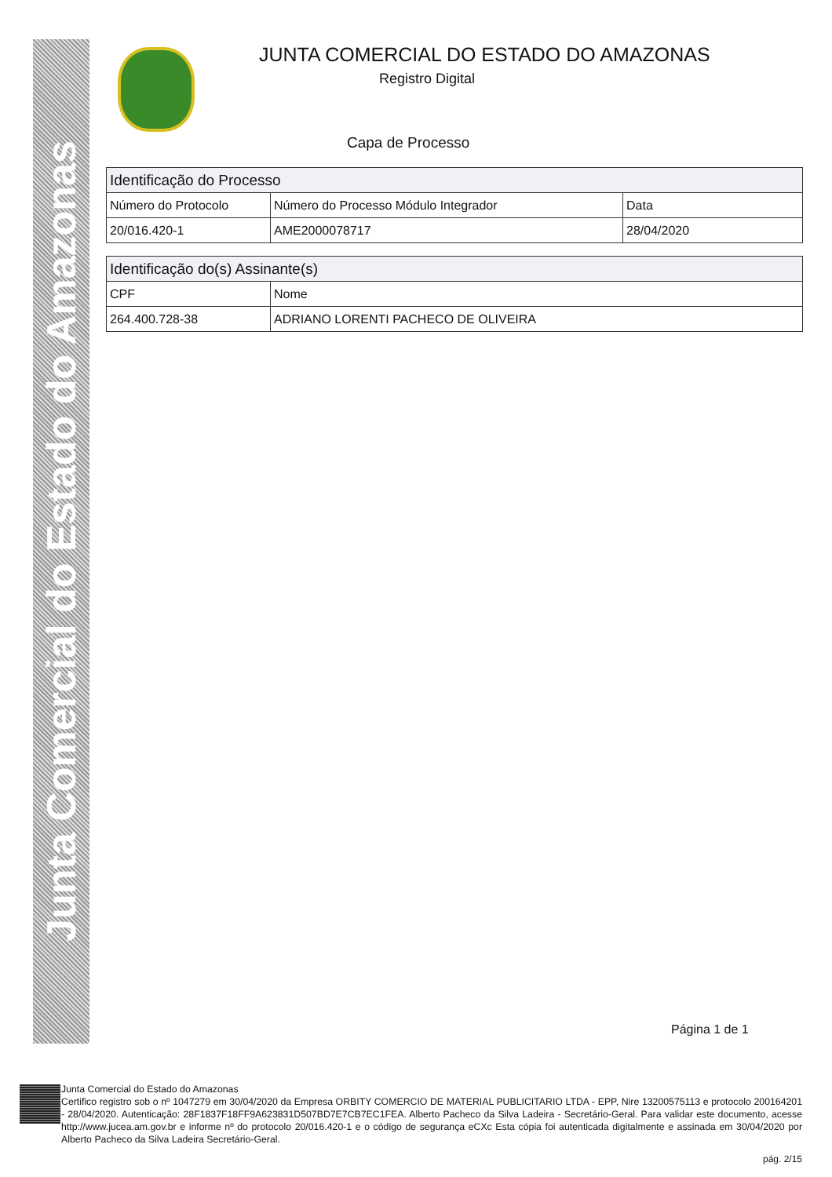Junta Comercial do Estado do Amazonas
JUNTA COMERCIAL DO ESTADO DO AMAZONAS
Registro Digital
Capa de Processo
| Identificação do Processo | | |
| --- | --- | --- |
| Número do Protocolo | Número do Processo Módulo Integrador | Data |
| 20/016.420-1 | AME2000078717 | 28/04/2020 |
| Identificação do(s) Assinante(s) | |
| --- | --- |
| CPF | Nome |
| 264.400.728-38 | ADRIANO LORENTI PACHECO DE OLIVEIRA |
Página 1 de 1
Junta Comercial do Estado do Amazonas
Certifico registro sob o nº 1047279 em 30/04/2020 da Empresa ORBITY COMERCIO DE MATERIAL PUBLICITARIO LTDA - EPP, Nire 13200575113 e protocolo 200164201 - 28/04/2020. Autenticação: 28F1837F18FF9A623831D507BD7E7CB7EC1FEA. Alberto Pacheco da Silva Ladeira - Secretário-Geral. Para validar este documento, acesse http://www.jucea.am.gov.br e informe nº do protocolo 20/016.420-1 e o código de segurança eCXc Esta cópia foi autenticada digitalmente e assinada em 30/04/2020 por Alberto Pacheco da Silva Ladeira Secretário-Geral.
pág. 2/15